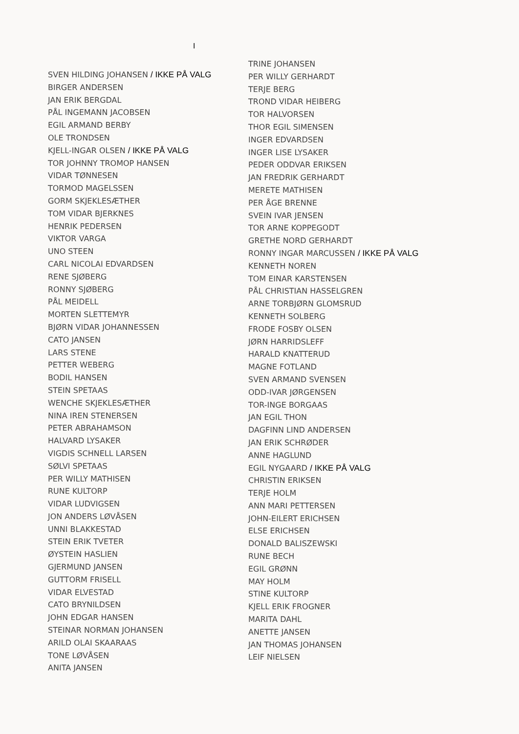I
SVEN HILDING JOHANSEN / IKKE PÅ VALG
BIRGER ANDERSEN
JAN ERIK BERGDAL
PÅL INGEMANN JACOBSEN
EGIL ARMAND BERBY
OLE TRONDSEN
KJELL-INGAR OLSEN / IKKE PÅ VALG
TOR JOHNNY TROMOP HANSEN
VIDAR TØNNESEN
TORMOD MAGELSSEN
GORM SKJEKLESÆTHER
TOM VIDAR BJERKNES
HENRIK PEDERSEN
VIKTOR VARGA
UNO STEEN
CARL NICOLAI EDVARDSEN
RENE SJØBERG
RONNY SJØBERG
PÅL MEIDELL
MORTEN SLETTEMYR
BJØRN VIDAR JOHANNESSEN
CATO JANSEN
LARS STENE
PETTER WEBERG
BODIL HANSEN
STEIN SPETAAS
WENCHE SKJEKLESÆTHER
NINA IREN STENERSEN
PETER ABRAHAMSON
HALVARD LYSAKER
VIGDIS SCHNELL LARSEN
SØLVI SPETAAS
PER WILLY MATHISEN
RUNE KULTORP
VIDAR LUDVIGSEN
JON ANDERS LØVÅSEN
UNNI BLAKKESTAD
STEIN ERIK TVETER
ØYSTEIN HASLIEN
GJERMUND JANSEN
GUTTORM FRISELL
VIDAR ELVESTAD
CATO BRYNILDSEN
JOHN EDGAR HANSEN
STEINAR NORMAN JOHANSEN
ARILD OLAI SKAARAAS
TONE LØVÅSEN
ANITA JANSEN
TRINE JOHANSEN
PER WILLY GERHARDT
TERJE BERG
TROND VIDAR HEIBERG
TOR HALVORSEN
THOR EGIL SIMENSEN
INGER EDVARDSEN
INGER LISE LYSAKER
PEDER ODDVAR ERIKSEN
JAN FREDRIK GERHARDT
MERETE MATHISEN
PER ÅGE BRENNE
SVEIN IVAR JENSEN
TOR ARNE KOPPEGODT
GRETHE NORD GERHARDT
RONNY INGAR MARCUSSEN / IKKE PÅ VALG
KENNETH NOREN
TOM EINAR KARSTENSEN
PÅL CHRISTIAN HASSELGREN
ARNE TORBJØRN GLOMSRUD
KENNETH SOLBERG
FRODE FOSBY OLSEN
JØRN HARRIDSLEFF
HARALD KNATTERUD
MAGNE FOTLAND
SVEN ARMAND SVENSEN
ODD-IVAR JØRGENSEN
TOR-INGE BORGAAS
JAN EGIL THON
DAGFINN LIND ANDERSEN
JAN ERIK SCHRØDER
ANNE HAGLUND
EGIL NYGAARD / IKKE PÅ VALG
CHRISTIN ERIKSEN
TERJE HOLM
ANN MARI PETTERSEN
JOHN-EILERT ERICHSEN
ELSE ERICHSEN
DONALD BALISZEWSKI
RUNE BECH
EGIL GRØNN
MAY HOLM
STINE KULTORP
KJELL ERIK FROGNER
MARITA DAHL
ANETTE JANSEN
JAN THOMAS JOHANSEN
LEIF NIELSEN